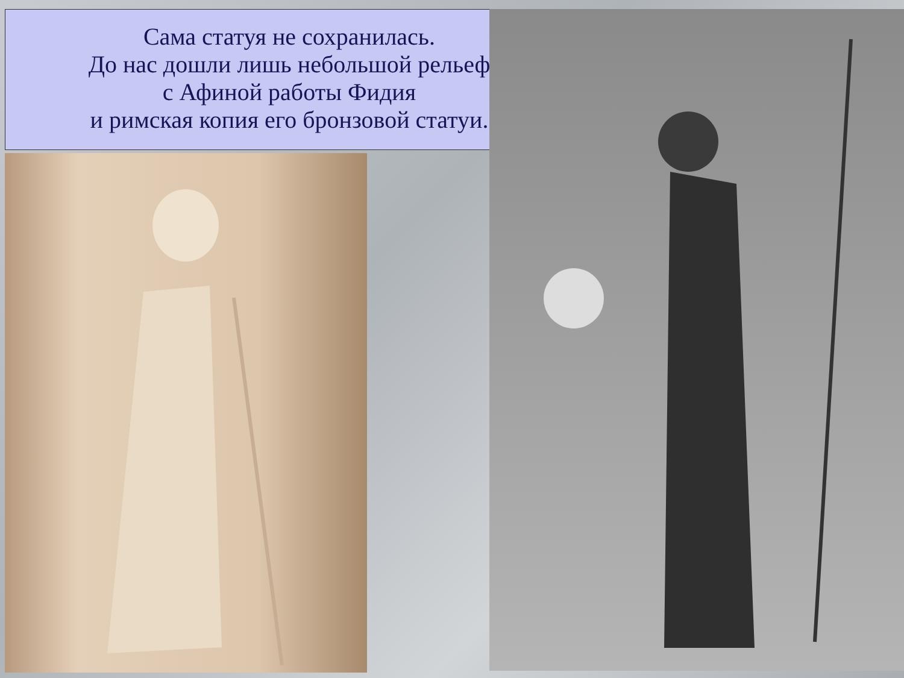Сама статуя не сохранилась.
До нас дошли лишь небольшой рельеф
с Афиной работы Фидия
и римская копия его бронзовой статуи.